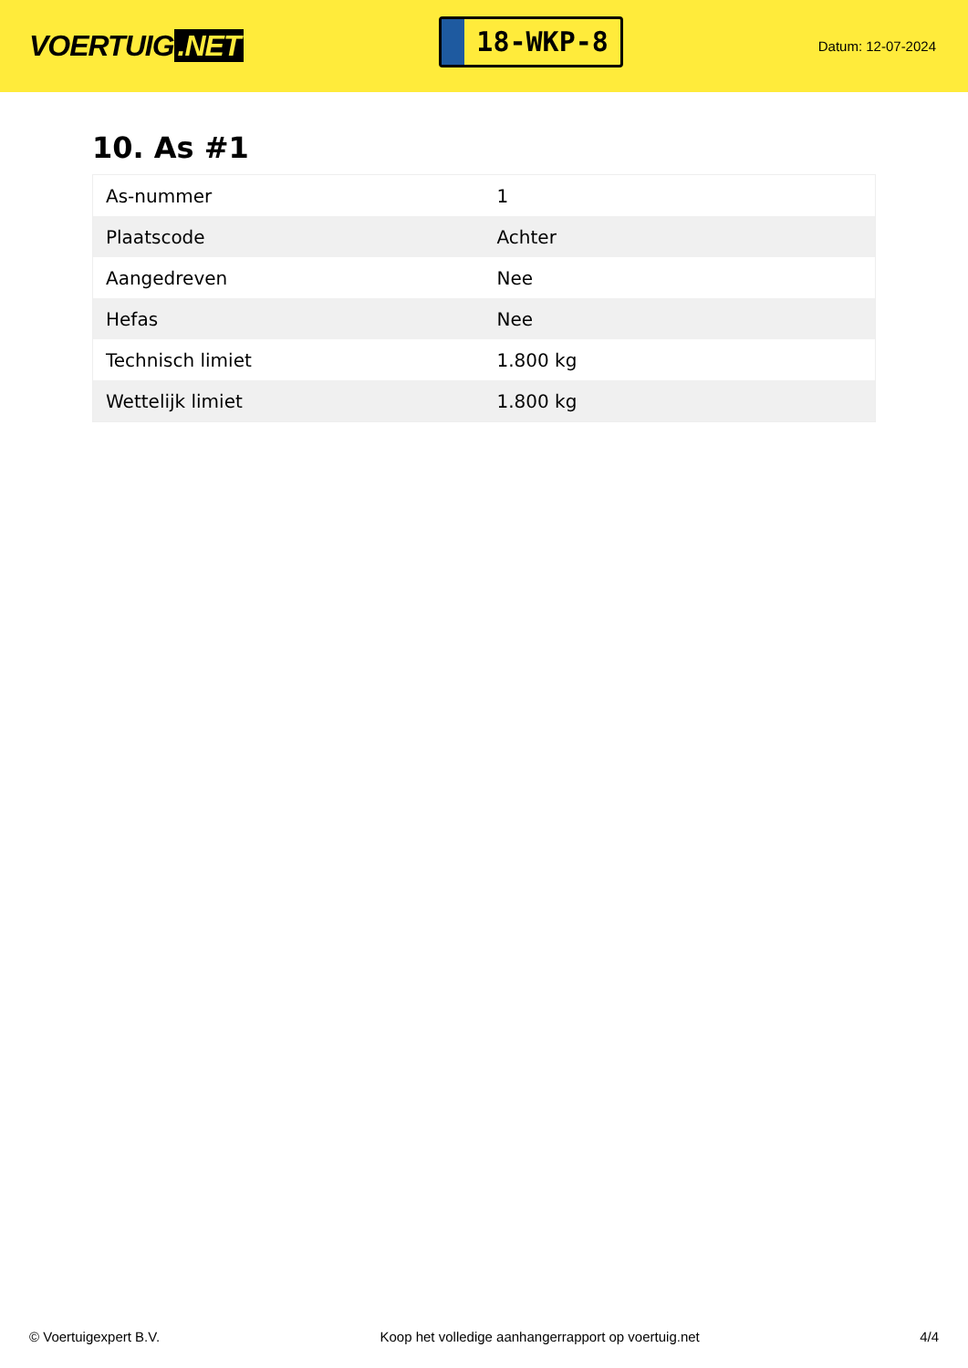VOERTUIG.NET
18-WKP-8
Datum: 12-07-2024
10. As #1
| As-nummer | 1 |
| Plaatscode | Achter |
| Aangedreven | Nee |
| Hefas | Nee |
| Technisch limiet | 1.800 kg |
| Wettelijk limiet | 1.800 kg |
© Voertuigexpert B.V. Koop het volledige aanhangerrapport op voertuig.net 4/4